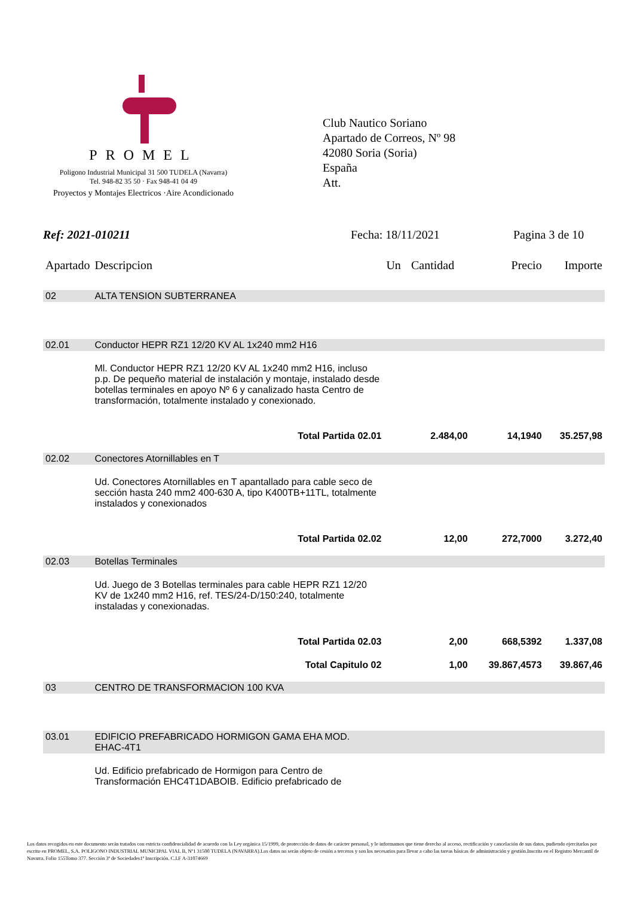PROMEL
Poligono Industrial Municipal 31 500 TUDELA (Navarra)
Tel. 948-82 35 50 · Fax 948-41 04 49
Proyectos y Montajes Electricos ·Aire Acondicionado
Club Nautico Soriano
Apartado de Correos, Nº 98
42080 Soria (Soria)
España
Att.
Ref: 2021-010211 Fecha: 18/11/2021 Pagina 3 de 10
| Apartado | Descripcion | Un | Cantidad | Precio | Importe |
| --- | --- | --- | --- | --- | --- |
| 02 | ALTA TENSION SUBTERRANEA | | | | |
| 02.01 | Conductor HEPR RZ1 12/20 KV AL 1x240 mm2 H16 | | | | |
| | Ml. Conductor HEPR RZ1 12/20 KV AL 1x240 mm2 H16, incluso p.p. De pequeño material de instalación y montaje, instalado desde botellas terminales en apoyo Nº 6 y canalizado hasta Centro de transformación, totalmente instalado y conexionado. | | | | |
| | Total Partida 02.01 | | 2.484,00 | 14,1940 | 35.257,98 |
| 02.02 | Conectores Atornillables en T | | | | |
| | Ud. Conectores Atornillables en T apantallado para cable seco de sección hasta 240 mm2 400-630 A, tipo K400TB+11TL, totalmente instalados y conexionados | | | | |
| | Total Partida 02.02 | | 12,00 | 272,7000 | 3.272,40 |
| 02.03 | Botellas Terminales | | | | |
| | Ud. Juego de 3 Botellas terminales para cable HEPR RZ1 12/20 KV de 1x240 mm2 H16, ref. TES/24-D/150:240, totalmente instaladas y conexionadas. | | | | |
| | Total Partida 02.03 | | 2,00 | 668,5392 | 1.337,08 |
| | Total Capitulo 02 | | 1,00 | 39.867,4573 | 39.867,46 |
| 03 | CENTRO DE TRANSFORMACION 100 KVA | | | | |
| 03.01 | EDIFICIO PREFABRICADO HORMIGON GAMA EHA MOD. EHAC-4T1 | | | | |
| | Ud. Edificio prefabricado de Hormigon para Centro de Transformación EHC4T1DABOIB. Edificio prefabricado de | | | | |
Los datos recogidos en este documento serán tratados con estricta confidencialidad de acuerdo con la Ley orgánica 15/1999, de protección de datos de carácter personal, y le informamos que tiene derecho al acceso, rectificación y cancelación de sus datos, pudiendo ejercitarlos por escrito en PROMEL, S.A. POLIGONO INDUSTRIAL MUNICIPAL VIAL B, Nº1 31500 TUDELA (NAVARRA).Los datos no serán objeto de cesión a terceros y son los necesarios para llevar a cabo las tareas básicas de administración y gestión.Inscrita en el Registro Mercantil de Navarra. Folio 155Tomo 377. Sección 3ª de Sociedades1ª Inscripción. C.I.F A-31074669